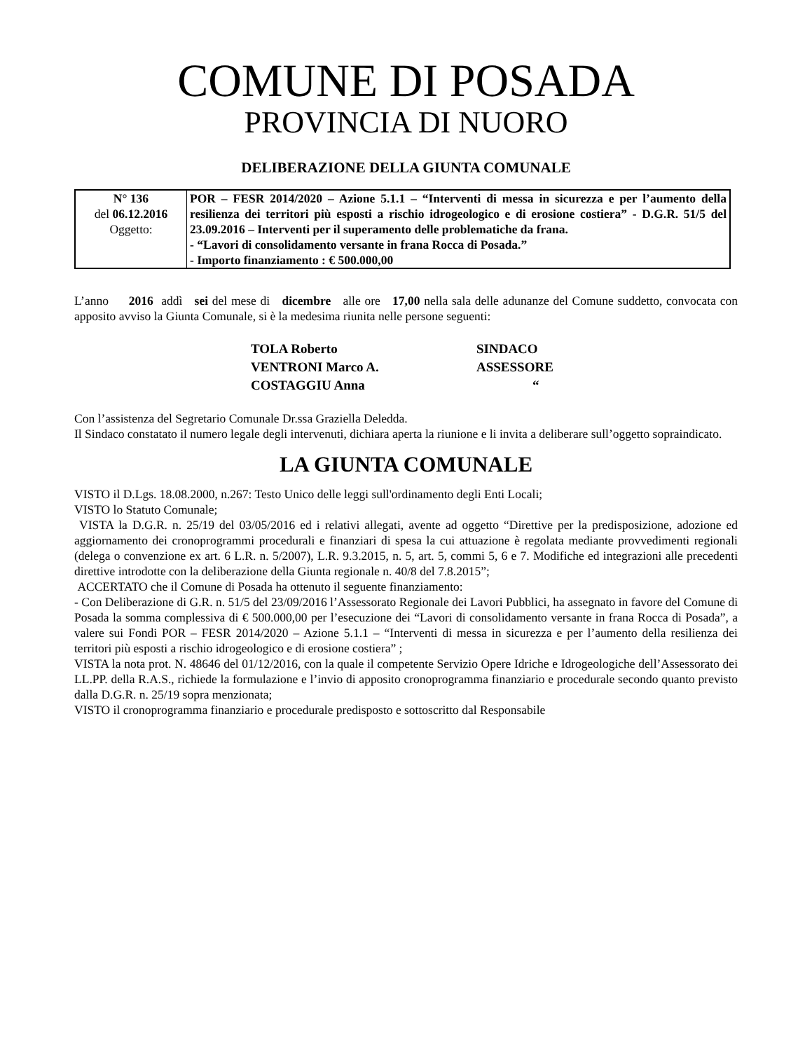COMUNE DI POSADA
PROVINCIA DI NUORO
DELIBERAZIONE DELLA GIUNTA COMUNALE
| N° 136 del 06.12.2016 Oggetto: | POR – FESR 2014/2020 – Azione 5.1.1 – “Interventi di messa in sicurezza e per l’aumento della resilienza dei territori più esposti a rischio idrogeologico e di erosione costiera” - D.G.R. 51/5 del 23.09.2016 – Interventi per il superamento delle problematiche da frana. - “Lavori di consolidamento versante in frana Rocca di Posada.” - Importo finanziamento : € 500.000,00 |
L’anno 2016 addì sei del mese di dicembre alle ore 17,00 nella sala delle adunanze del Comune suddetto, convocata con apposito avviso la Giunta Comunale, si è la medesima riunita nelle persone seguenti:
| TOLA Roberto | SINDACO |
| VENTRONI Marco A. | ASSESSORE |
| COSTAGGIU Anna | “ |
Con l’assistenza del Segretario Comunale Dr.ssa Graziella Deledda.
Il Sindaco constatato il numero legale degli intervenuti, dichiara aperta la riunione e li invita a deliberare sull’oggetto sopraindicato.
LA GIUNTA COMUNALE
VISTO il D.Lgs. 18.08.2000, n.267: Testo Unico delle leggi sull'ordinamento degli Enti Locali;
VISTO lo Statuto Comunale;
VISTA la D.G.R. n. 25/19 del 03/05/2016 ed i relativi allegati, avente ad oggetto “Direttive per la predisposizione, adozione ed aggiornamento dei cronoprogrammi procedurali e finanziari di spesa la cui attuazione è regolata mediante provvedimenti regionali (delega o convenzione ex art. 6 L.R. n. 5/2007), L.R. 9.3.2015, n. 5, art. 5, commi 5, 6 e 7. Modifiche ed integrazioni alle precedenti direttive introdotte con la deliberazione della Giunta regionale n. 40/8 del 7.8.2015”;
ACCERTATO che il Comune di Posada ha ottenuto il seguente finanziamento:
- Con Deliberazione di G.R. n. 51/5 del 23/09/2016 l’Assessorato Regionale dei Lavori Pubblici, ha assegnato in favore del Comune di Posada la somma complessiva di € 500.000,00 per l’esecuzione dei “Lavori di consolidamento versante in frana Rocca di Posada”, a valere sui Fondi POR – FESR 2014/2020 – Azione 5.1.1 – “Interventi di messa in sicurezza e per l’aumento della resilienza dei territori più esposti a rischio idrogeologico e di erosione costiera” ;
VISTA la nota prot. N. 48646 del 01/12/2016, con la quale il competente Servizio Opere Idriche e Idrogeologiche dell’Assessorato dei LL.PP. della R.A.S., richiede la formulazione e l’invio di apposito cronoprogramma finanziario e procedurale secondo quanto previsto dalla D.G.R. n. 25/19 sopra menzionata;
VISTO il cronoprogramma finanziario e procedurale predisposto e sottoscritto dal Responsabile